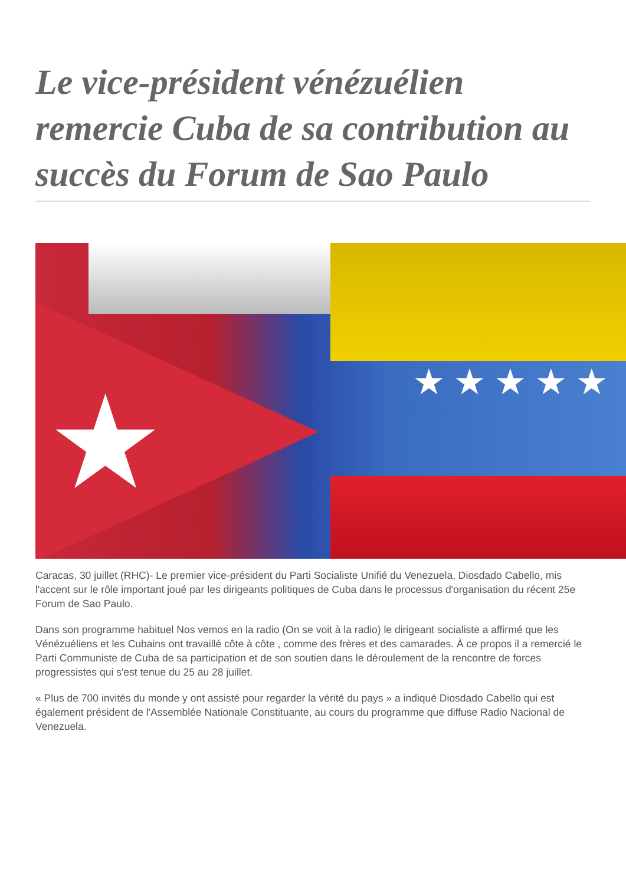Le vice-président vénézuélien remercie Cuba de sa contribution au succès du Forum de Sao Paulo
★ ★ ★ ★ ★ ★
Caracas, 30 juillet (RHC)- Le premier vice-président du Parti Socialiste Unifié du Venezuela, Diosdado Cabello, mis l'accent sur le rôle important joué par les dirigeants politiques de Cuba dans le processus d'organisation du récent 25e Forum de Sao Paulo.
Dans son programme habituel Nos vemos en la radio (On se voit à la radio) le dirigeant socialiste a affirmé que les Vénézuéliens et les Cubains ont travaillé côte à côte , comme des frères et des camarades. À ce propos il a remercié le Parti Communiste de Cuba de sa participation et de son soutien dans le déroulement de la rencontre de forces progressistes qui s'est tenue du 25 au 28 juillet.
« Plus de 700 invités du monde y ont assisté pour regarder la vérité du pays » a indiqué Diosdado Cabello qui est également président de l'Assemblée Nationale Constituante, au cours du programme que diffuse Radio Nacional de Venezuela.